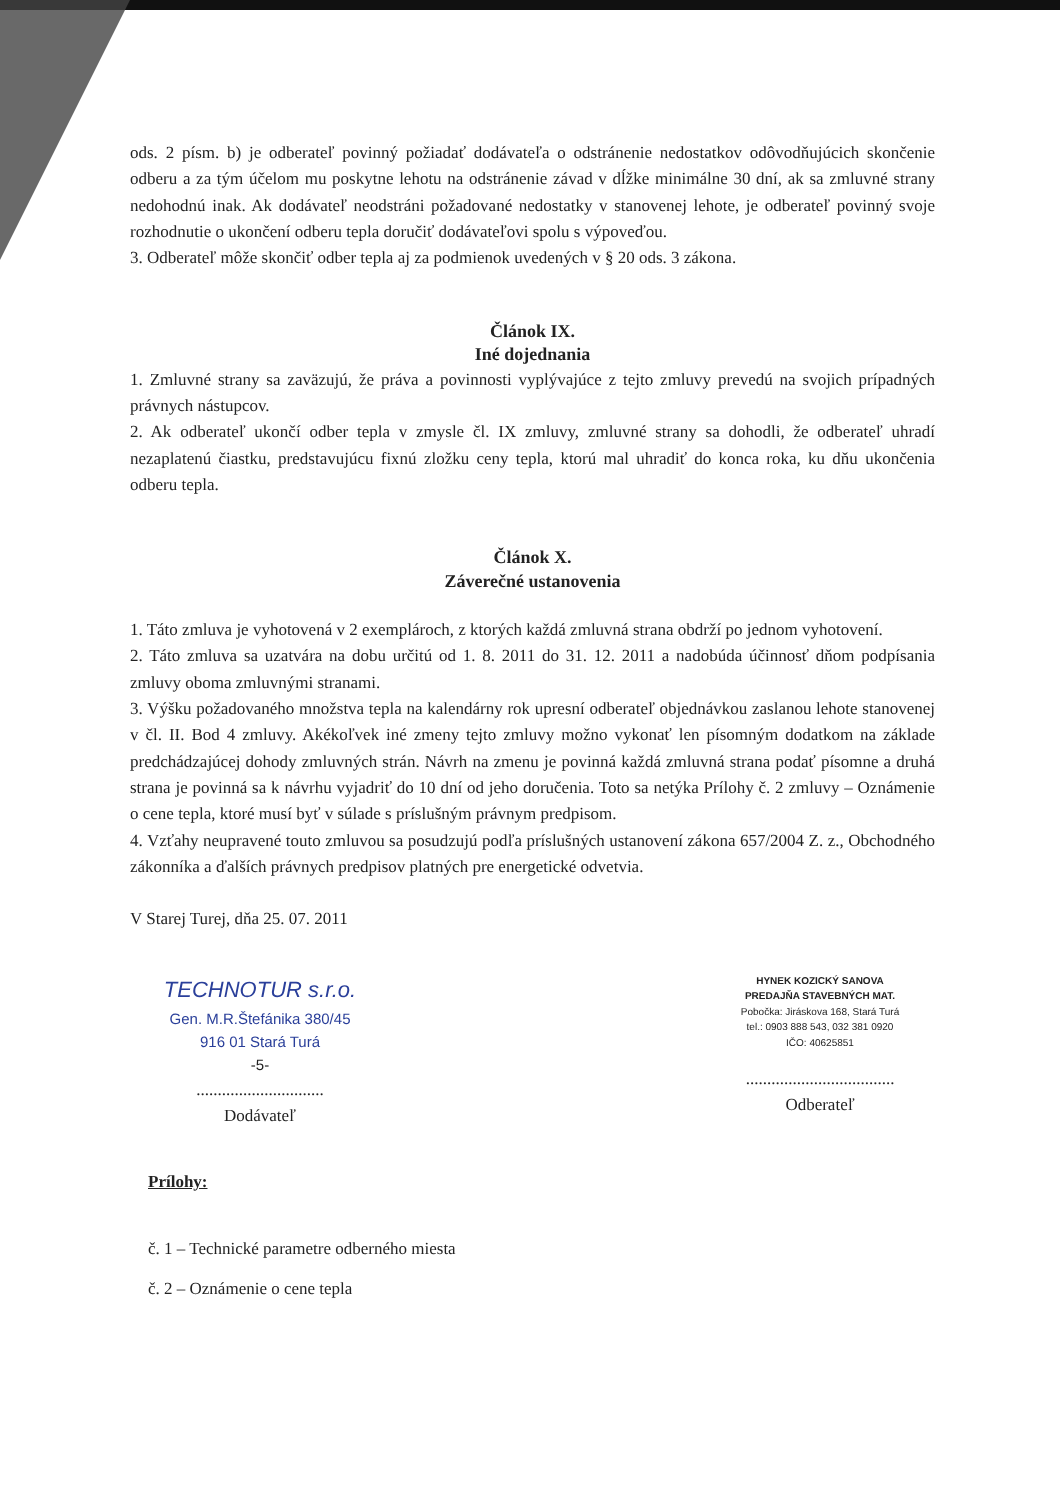ods. 2 písm. b) je odberateľ povinný požiadať dodávateľa o odstránenie nedostatkov odôvodňujúcich skončenie odberu a za tým účelom mu poskytne lehotu na odstránenie závad v dĺžke minimálne 30 dní, ak sa zmluvné strany nedohodnú inak. Ak dodávateľ neodstráni požadované nedostatky v stanovenej lehote, je odberateľ povinný svoje rozhodnutie o ukončení odberu tepla doručiť dodávateľovi spolu s výpoveďou.
3. Odberateľ môže skončiť odber tepla aj za podmienok uvedených v § 20 ods. 3 zákona.
Článok IX.
Iné dojednania
1. Zmluvné strany sa zaväzujú, že práva a povinnosti vyplývajúce z tejto zmluvy prevedú na svojich prípadných právnych nástupcov.
2. Ak odberateľ ukončí odber tepla v zmysle čl. IX zmluvy, zmluvné strany sa dohodli, že odberateľ uhradí nezaplatenú čiastku, predstavujúcu fixnú zložku ceny tepla, ktorú mal uhradiť do konca roka, ku dňu ukončenia odberu tepla.
Článok X.
Záverečné ustanovenia
1. Táto zmluva je vyhotovená v 2 exemplároch, z ktorých každá zmluvná strana obdrží po jednom vyhotovení.
2. Táto zmluva sa uzatvára na dobu určitú od 1. 8. 2011 do 31. 12. 2011 a nadobúda účinnosť dňom podpísania zmluvy oboma zmluvnými stranami.
3. Výšku požadovaného množstva tepla na kalendárny rok upresní odberateľ objednávkou zaslanou lehote stanovenej v čl. II. Bod 4 zmluvy. Akékoľvek iné zmeny tejto zmluvy možno vykonať len písomným dodatkom na základe predchádzajúcej dohody zmluvných strán. Návrh na zmenu je povinná každá zmluvná strana podať písomne a druhá strana je povinná sa k návrhu vyjadriť do 10 dní od jeho doručenia. Toto sa netýka Prílohy č. 2 zmluvy – Oznámenie o cene tepla, ktoré musí byť v súlade s príslušným právnym predpisom.
4. Vzťahy neupravené touto zmluvou sa posudzujú podľa príslušných ustanovení zákona 657/2004 Z. z., Obchodného zákonníka a ďalších právnych predpisov platných pre energetické odvetvia.
V Starej Turej, dňa 25. 07. 2011
TECHNOTUR s.r.o.
Gen. M.R.Štefánika 380/45
916 01 Stará Turá
-5-
..............................
Dodávateľ
HYNEK KOZICKÝ SANOVA
PREDAJŇA STAVEBNÝCH MAT.
Pobočka: Jiráskova 168, Stará Turá
tel.: 0903 888 543, 032 381 0920
IČO: 40625851
...................................
Odberateľ
Prílohy:
č. 1 – Technické parametre odberného miesta
č. 2 – Oznámenie o cene tepla